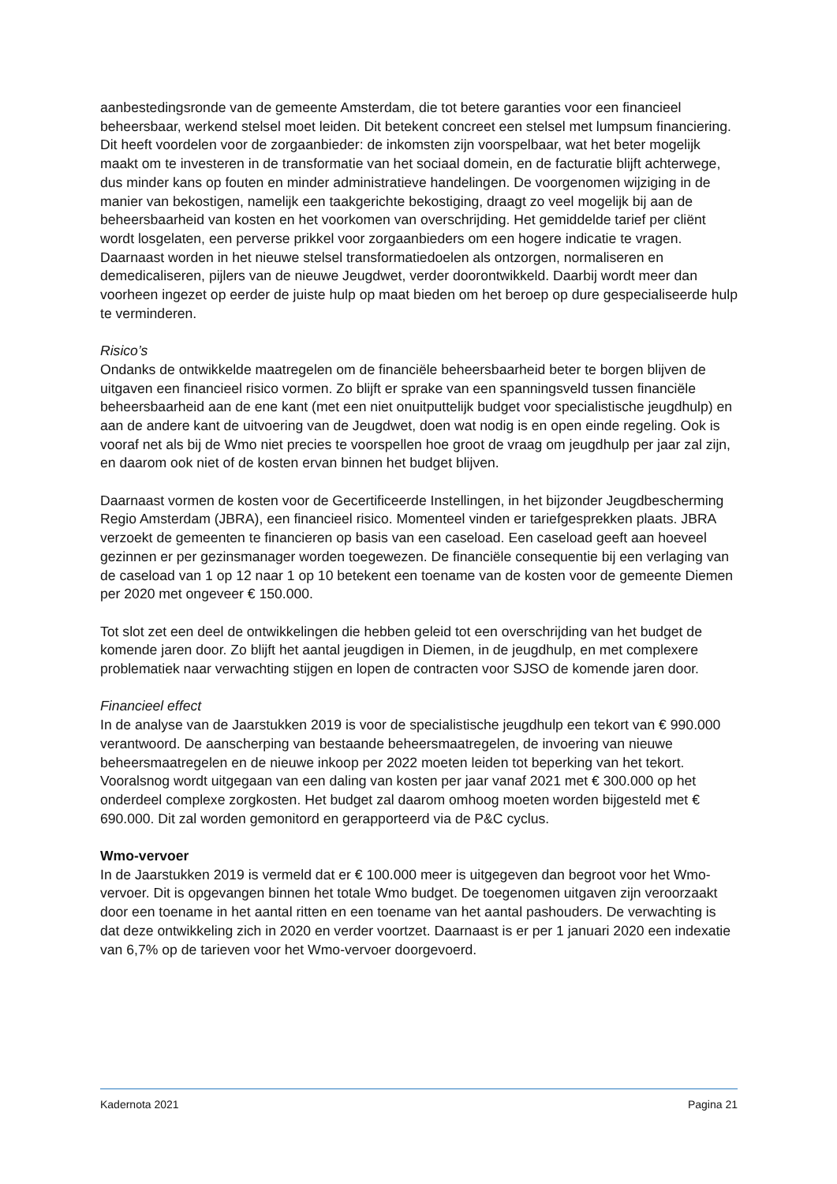aanbestedingsronde van de gemeente Amsterdam, die tot betere garanties voor een financieel beheersbaar, werkend stelsel moet leiden. Dit betekent concreet een stelsel met lumpsum financiering. Dit heeft voordelen voor de zorgaanbieder: de inkomsten zijn voorspelbaar, wat het beter mogelijk maakt om te investeren in de transformatie van het sociaal domein, en de facturatie blijft achterwege, dus minder kans op fouten en minder administratieve handelingen. De voorgenomen wijziging in de manier van bekostigen, namelijk een taakgerichte bekostiging, draagt zo veel mogelijk bij aan de beheersbaarheid van kosten en het voorkomen van overschrijding. Het gemiddelde tarief per cliënt wordt losgelaten, een perverse prikkel voor zorgaanbieders om een hogere indicatie te vragen. Daarnaast worden in het nieuwe stelsel transformatiedoelen als ontzorgen, normaliseren en demedicaliseren, pijlers van de nieuwe Jeugdwet, verder doorontwikkeld. Daarbij wordt meer dan voorheen ingezet op eerder de juiste hulp op maat bieden om het beroep op dure gespecialiseerde hulp te verminderen.
Risico’s
Ondanks de ontwikkelde maatregelen om de financiële beheersbaarheid beter te borgen blijven de uitgaven een financieel risico vormen. Zo blijft er sprake van een spanningsveld tussen financiële beheersbaarheid aan de ene kant (met een niet onuitputtelijk budget voor specialistische jeugdhulp) en aan de andere kant de uitvoering van de Jeugdwet, doen wat nodig is en open einde regeling. Ook is vooraf net als bij de Wmo niet precies te voorspellen hoe groot de vraag om jeugdhulp per jaar zal zijn, en daarom ook niet of de kosten ervan binnen het budget blijven.
Daarnaast vormen de kosten voor de Gecertificeerde Instellingen, in het bijzonder Jeugdbescherming Regio Amsterdam (JBRA), een financieel risico. Momenteel vinden er tariefgesprekken plaats. JBRA verzoekt de gemeenten te financieren op basis van een caseload. Een caseload geeft aan hoeveel gezinnen er per gezinsmanager worden toegewezen. De financiële consequentie bij een verlaging van de caseload van 1 op 12 naar 1 op 10 betekent een toename van de kosten voor de gemeente Diemen per 2020 met ongeveer € 150.000.
Tot slot zet een deel de ontwikkelingen die hebben geleid tot een overschrijding van het budget de komende jaren door. Zo blijft het aantal jeugdigen in Diemen, in de jeugdhulp, en met complexere problematiek naar verwachting stijgen en lopen de contracten voor SJSO de komende jaren door.
Financieel effect
In de analyse van de Jaarstukken 2019 is voor de specialistische jeugdhulp een tekort van € 990.000 verantwoord. De aanscherping van bestaande beheersmaatregelen, de invoering van nieuwe beheersmaatregelen en de nieuwe inkoop per 2022 moeten leiden tot beperking van het tekort. Vooralsnog wordt uitgegaan van een daling van kosten per jaar vanaf 2021 met € 300.000 op het onderdeel complexe zorgkosten. Het budget zal daarom omhoog moeten worden bijgesteld met € 690.000. Dit zal worden gemonitord en gerapporteerd via de P&C cyclus.
Wmo-vervoer
In de Jaarstukken 2019 is vermeld dat er € 100.000 meer is uitgegeven dan begroot voor het Wmo-vervoer. Dit is opgevangen binnen het totale Wmo budget. De toegenomen uitgaven zijn veroorzaakt door een toename in het aantal ritten en een toename van het aantal pashouders. De verwachting is dat deze ontwikkeling zich in 2020 en verder voortzet. Daarnaast is er per 1 januari 2020 een indexatie van 6,7% op de tarieven voor het Wmo-vervoer doorgevoerd.
Kadernota 2021 Pagina 21